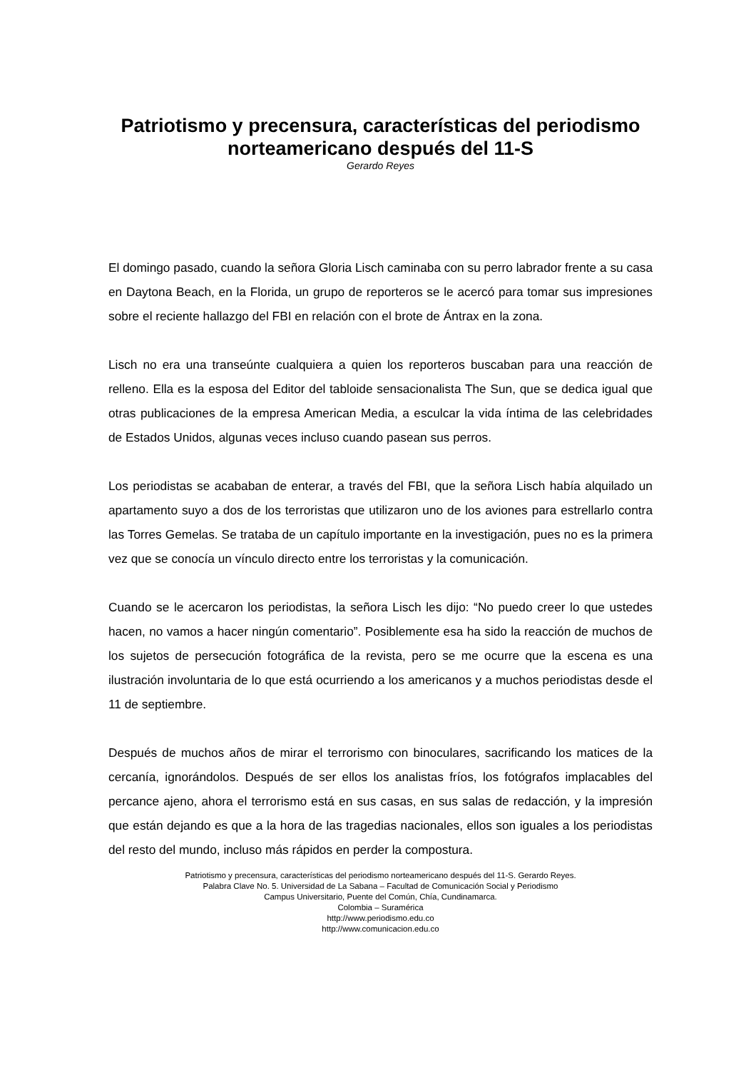Patriotismo y precensura, características del periodismo norteamericano después del 11-S
Gerardo Reyes
El domingo pasado, cuando la señora Gloria Lisch caminaba con su perro labrador frente a su casa en Daytona Beach, en la Florida, un grupo de reporteros se le acercó para tomar sus impresiones sobre el reciente hallazgo del FBI en relación con el brote de Ántrax en la zona.
Lisch no era una transeúnte cualquiera a quien los reporteros buscaban para una reacción de relleno. Ella es la esposa del Editor del tabloide sensacionalista The Sun, que se dedica igual que otras publicaciones de la empresa American Media, a esculcar la vida íntima de las celebridades de Estados Unidos, algunas veces incluso cuando pasean sus perros.
Los periodistas se acababan de enterar, a través del FBI, que la señora Lisch había alquilado un apartamento suyo a dos de los terroristas que utilizaron uno de los aviones para estrellarlo contra las Torres Gemelas. Se trataba de un capítulo importante en la investigación, pues no es la primera vez que se conocía un vínculo directo entre los terroristas y la comunicación.
Cuando se le acercaron los periodistas, la señora Lisch les dijo: “No puedo creer lo que ustedes hacen, no vamos a hacer ningún comentario”. Posiblemente esa ha sido la reacción de muchos de los sujetos de persecución fotográfica de la revista, pero se me ocurre que la escena es una ilustración involuntaria de lo que está ocurriendo a los americanos y a muchos periodistas desde el 11 de septiembre.
Después de muchos años de mirar el terrorismo con binoculares, sacrificando los matices de la cercanía, ignorándolos. Después de ser ellos los analistas fríos, los fotógrafos implacables del percance ajeno, ahora el terrorismo está en sus casas, en sus salas de redacción, y la impresión que están dejando es que a la hora de las tragedias nacionales, ellos son iguales a los periodistas del resto del mundo, incluso más rápidos en perder la compostura.
Patriotismo y precensura, características del periodismo norteamericano después del 11-S. Gerardo Reyes.
Palabra Clave No. 5. Universidad de La Sabana – Facultad de Comunicación Social y Periodismo
Campus Universitario, Puente del Común, Chía, Cundinamarca.
Colombia – Suramérica
http://www.periodismo.edu.co
http://www.comunicacion.edu.co